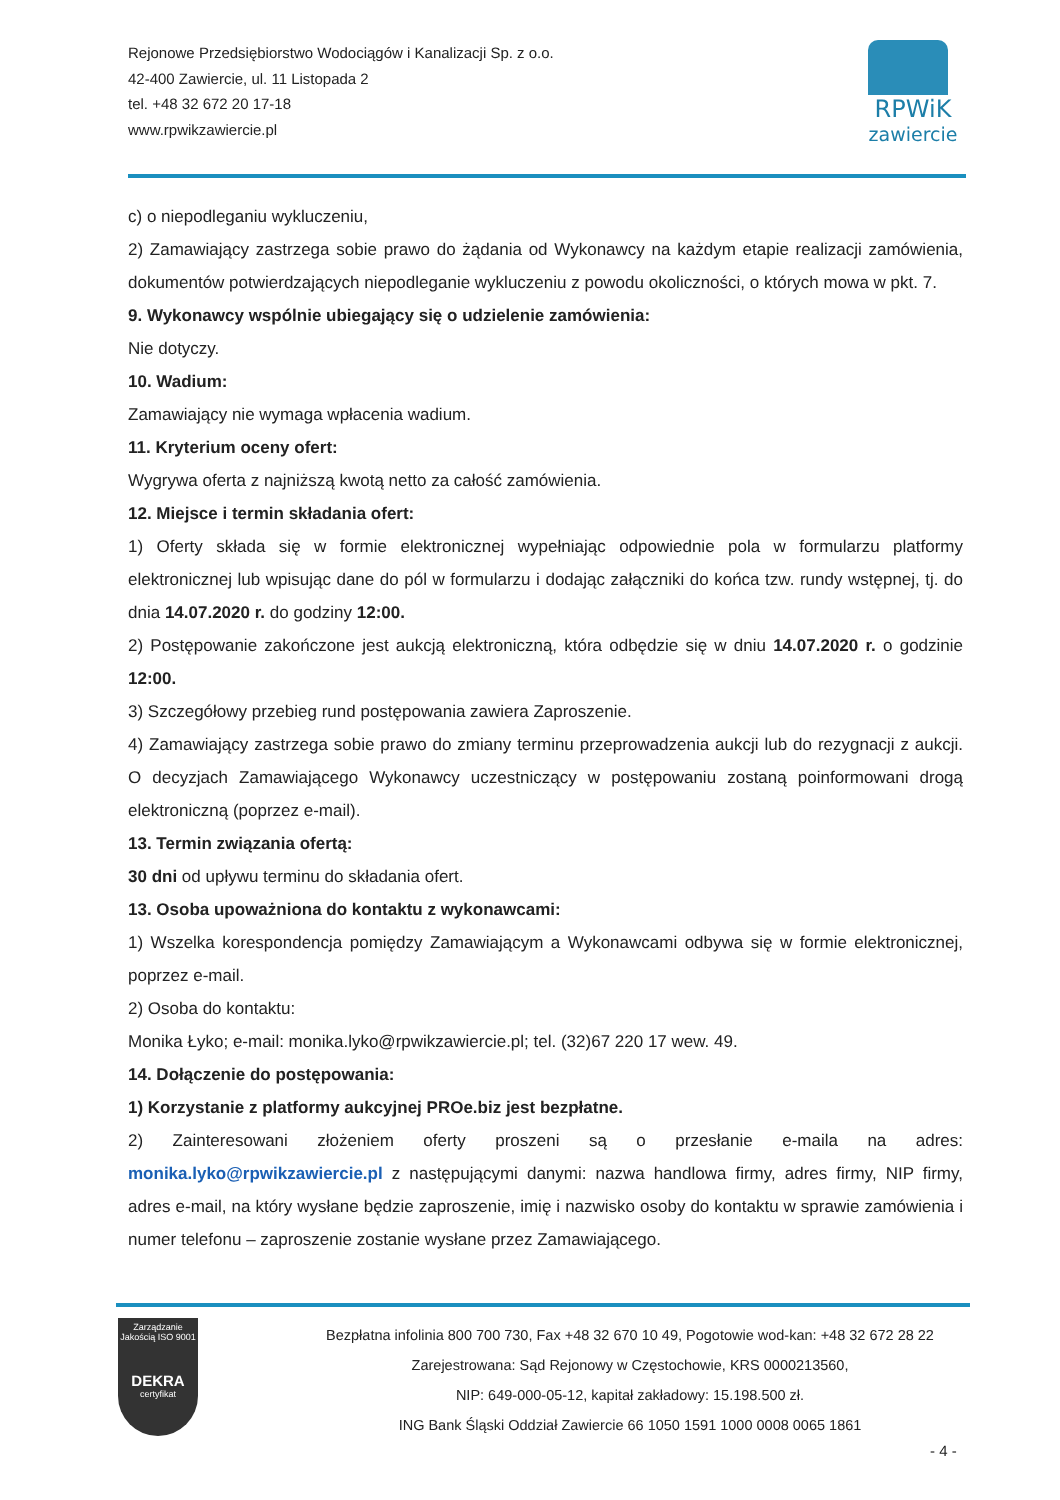Rejonowe Przedsiębiorstwo Wodociągów i Kanalizacji Sp. z o.o.
42-400 Zawiercie, ul. 11 Listopada 2
tel. +48 32 672 20 17-18
www.rpwikzawiercie.pl
RPWiK
zawiercie
c) o niepodleganiu wykluczeniu,
2) Zamawiający zastrzega sobie prawo do żądania od Wykonawcy na każdym etapie realizacji zamówienia, dokumentów potwierdzających niepodleganie wykluczeniu z powodu okoliczności, o których mowa w pkt. 7.
9. Wykonawcy wspólnie ubiegający się o udzielenie zamówienia:
Nie dotyczy.
10. Wadium:
Zamawiający nie wymaga wpłacenia wadium.
11. Kryterium oceny ofert:
Wygrywa oferta z najniższą kwotą netto za całość zamówienia.
12. Miejsce i termin składania ofert:
1) Oferty składa się w formie elektronicznej wypełniając odpowiednie pola w formularzu platformy elektronicznej lub wpisując dane do pól w formularzu i dodając załączniki do końca tzw. rundy wstępnej, tj. do dnia 14.07.2020 r. do godziny 12:00.
2) Postępowanie zakończone jest aukcją elektroniczną, która odbędzie się w dniu 14.07.2020 r. o godzinie 12:00.
3) Szczegółowy przebieg rund postępowania zawiera Zaproszenie.
4) Zamawiający zastrzega sobie prawo do zmiany terminu przeprowadzenia aukcji lub do rezygnacji z aukcji. O decyzjach Zamawiającego Wykonawcy uczestniczący w postępowaniu zostaną poinformowani drogą elektroniczną (poprzez e-mail).
13. Termin związania ofertą:
30 dni od upływu terminu do składania ofert.
13. Osoba upoważniona do kontaktu z wykonawcami:
1) Wszelka korespondencja pomiędzy Zamawiającym a Wykonawcami odbywa się w formie elektronicznej, poprzez e-mail.
2) Osoba do kontaktu:
Monika Łyko; e-mail: monika.lyko@rpwikzawiercie.pl; tel. (32)67 220 17 wew. 49.
14. Dołączenie do postępowania:
1) Korzystanie z platformy aukcyjnej PROe.biz jest bezpłatne.
2) Zainteresowani złożeniem oferty proszeni są o przesłanie e-maila na adres: monika.lyko@rpwikzawiercie.pl z następującymi danymi: nazwa handlowa firmy, adres firmy, NIP firmy, adres e-mail, na który wysłane będzie zaproszenie, imię i nazwisko osoby do kontaktu w sprawie zamówienia i numer telefonu – zaproszenie zostanie wysłane przez Zamawiającego.
Zarządzanie Jakością ISO 9001
DEKRA
certyfikat
Bezpłatna infolinia 800 700 730, Fax +48 32 670 10 49, Pogotowie wod-kan: +48 32 672 28 22
Zarejestrowana: Sąd Rejonowy w Częstochowie, KRS 0000213560,
NIP: 649-000-05-12, kapitał zakładowy: 15.198.500 zł.
ING Bank Śląski Oddział Zawiercie 66 1050 1591 1000 0008 0065 1861
- 4 -